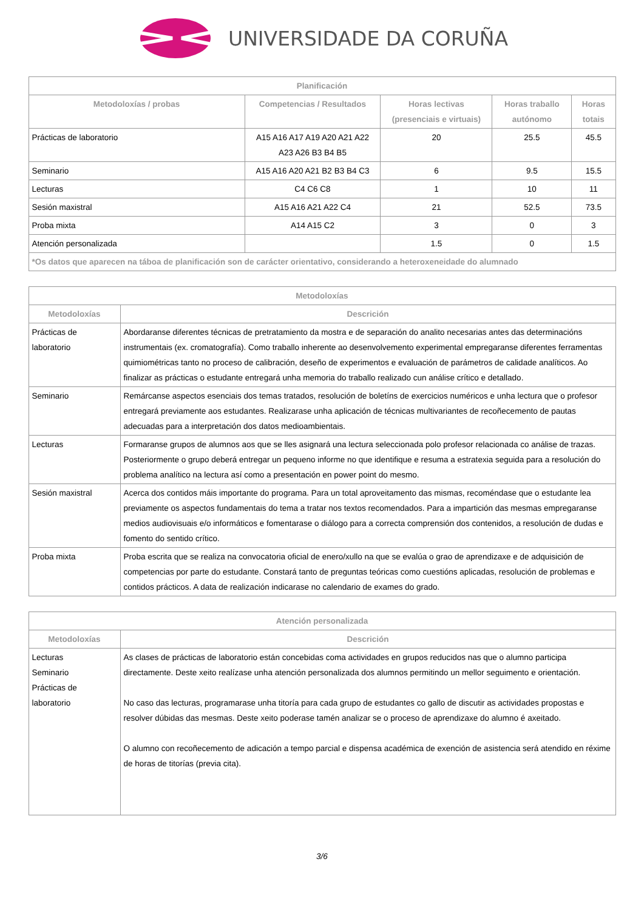UNIVERSIDADE DA CORUÑA
| Planificación | | | | |
| --- | --- | --- | --- | --- |
| Metodoloxías / probas | Competencias / Resultados | Horas lectivas (presenciais e virtuais) | Horas traballo autónomo | Horas totais |
| Prácticas de laboratorio | A15 A16 A17 A19 A20 A21 A22 A23 A26 B3 B4 B5 | 20 | 25.5 | 45.5 |
| Seminario | A15 A16 A20 A21 B2 B3 B4 C3 | 6 | 9.5 | 15.5 |
| Lecturas | C4 C6 C8 | 1 | 10 | 11 |
| Sesión maxistral | A15 A16 A21 A22 C4 | 21 | 52.5 | 73.5 |
| Proba mixta | A14 A15 C2 | 3 | 0 | 3 |
| Atención personalizada | | 1.5 | 0 | 1.5 |
| *Os datos que aparecen na táboa de planificación son de carácter orientativo, considerando a heteroxeneidade do alumnado | | | | |
| Metodoloxías | |
| --- | --- |
| Metodoloxías | Descrición |
| Prácticas de laboratorio | Abordaranse diferentes técnicas de pretratamiento da mostra e de separación do analito necesarias antes das determinacións instrumentais (ex. cromatografía). Como traballo inherente ao desenvolvemento experimental empregaranse diferentes ferramentas quimiométricas tanto no proceso de calibración, deseño de experimentos e evaluación de parámetros de calidade analíticos. Ao finalizar as prácticas o estudante entregará unha memoria do traballo realizado cun análise crítico e detallado. |
| Seminario | Remárcanse aspectos esenciais dos temas tratados, resolución de boletíns de exercicios numéricos e unha lectura que o profesor entregará previamente aos estudantes. Realizarase unha aplicación de técnicas multivariantes de recoñecemento de pautas adecuadas para a interpretación dos datos medioambientais. |
| Lecturas | Formaranse grupos de alumnos aos que se lles asignará una lectura seleccionada polo profesor relacionada co análise de trazas. Posteriormente o grupo deberá entregar un pequeno informe no que identifique e resuma a estratexia seguida para a resolución do problema analítico na lectura así como a presentación en power point do mesmo. |
| Sesión maxistral | Acerca dos contidos máis importante do programa. Para un total aproveitamento das mismas, recoméndase que o estudante lea previamente os aspectos fundamentais do tema a tratar nos textos recomendados. Para a impartición das mesmas empregaranse medios audiovisuais e/o informáticos e fomentarase o diálogo para a correcta comprensión dos contenidos, a resolución de dudas e fomento do sentido crítico. |
| Proba mixta | Proba escrita que se realiza na convocatoria oficial de enero/xullo na que se evalúa o grao de aprendizaxe e de adquisición de competencias por parte do estudante. Constará tanto de preguntas teóricas como cuestións aplicadas, resolución de problemas e contidos prácticos. A data de realización indicarase no calendario de exames do grado. |
| Atención personalizada | |
| --- | --- |
| Metodoloxías | Descrición |
| Lecturas Seminario Prácticas de laboratorio | As clases de prácticas de laboratorio están concebidas coma actividades en grupos reducidos nas que o alumno participa directamente. Deste xeito realízase unha atención personalizada dos alumnos permitindo un mellor seguimento e orientación. No caso das lecturas, programarase unha titoría para cada grupo de estudantes co gallo de discutir as actividades propostas e resolver dúbidas das mesmas. Deste xeito poderase tamén analizar se o proceso de aprendizaxe do alumno é axeitado. O alumno con recoñecemento de adicación a tempo parcial e dispensa académica de exención de asistencia será atendido en réxime de horas de titorías (previa cita). |
3/6